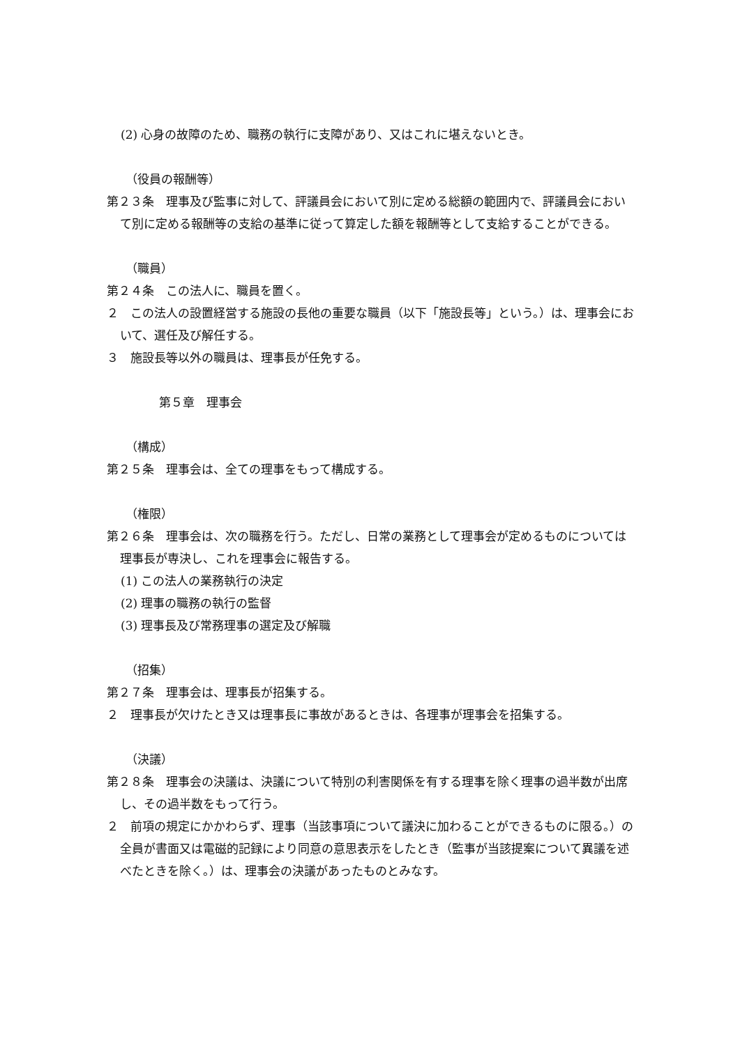(2) 心身の故障のため、職務の執行に支障があり、又はこれに堪えないとき。
（役員の報酬等）
第２３条　理事及び監事に対して、評議員会において別に定める総額の範囲内で、評議員会において別に定める報酬等の支給の基準に従って算定した額を報酬等として支給することができる。
（職員）
第２４条　この法人に、職員を置く。
２　この法人の設置経営する施設の長他の重要な職員（以下「施設長等」という。）は、理事会において、選任及び解任する。
３　施設長等以外の職員は、理事長が任免する。
第５章　理事会
（構成）
第２５条　理事会は、全ての理事をもって構成する。
（権限）
第２６条　理事会は、次の職務を行う。ただし、日常の業務として理事会が定めるものについては理事長が専決し、これを理事会に報告する。
(1) この法人の業務執行の決定
(2) 理事の職務の執行の監督
(3) 理事長及び常務理事の選定及び解職
（招集）
第２７条　理事会は、理事長が招集する。
２　理事長が欠けたとき又は理事長に事故があるときは、各理事が理事会を招集する。
（決議）
第２８条　理事会の決議は、決議について特別の利害関係を有する理事を除く理事の過半数が出席し、その過半数をもって行う。
２　前項の規定にかかわらず、理事（当該事項について議決に加わることができるものに限る。）の全員が書面又は電磁的記録により同意の意思表示をしたとき（監事が当該提案について異議を述べたときを除く。）は、理事会の決議があったものとみなす。